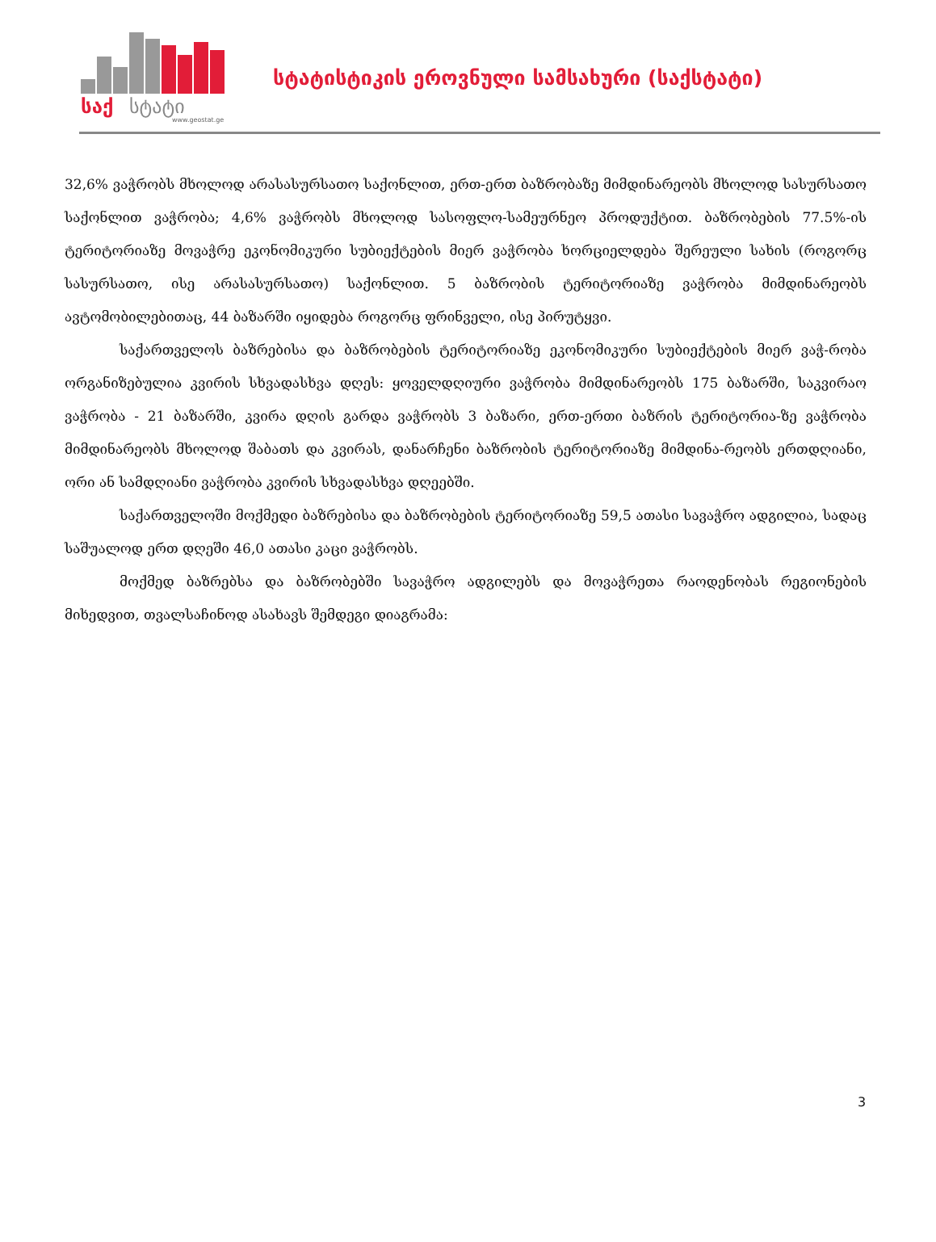საქ
სტატი
www.geostat.ge
სტატისტიკის ეროვნული სამსახური (საქსტატი)
32,6% ვაჭრობს მხოლოდ არასასურსათო საქონლით, ერთ-ერთ ბაზრობაზე მიმდინარეობს მხოლოდ სასურსათო საქონლით ვაჭრობა; 4,6% ვაჭრობს მხოლოდ სასოფლო-სამეურნეო პროდუქტით. ბაზრობების 77.5%-ის ტერიტორიაზე მოვაჭრე ეკონომიკური სუბიექტების მიერ ვაჭრობა ხორციელდება შერეული სახის (როგორც სასურსათო, ისე არასასურსათო) საქონლით. 5 ბაზრობის ტერიტორიაზე ვაჭრობა მიმდინარეობს ავტომობილებითაც, 44 ბაზარში იყიდება როგორც ფრინველი, ისე პირუტყვი.
საქართველოს ბაზრებისა და ბაზრობების ტერიტორიაზე ეკონომიკური სუბიექტების მიერ ვაჭ-რობა ორგანიზებულია კვირის სხვადასხვა დღეს: ყოველდღიური ვაჭრობა მიმდინარეობს 175 ბაზარში, საკვირაო ვაჭრობა - 21 ბაზარში, კვირა დღის გარდა ვაჭრობს 3 ბაზარი, ერთ-ერთი ბაზრის ტერიტორია-ზე ვაჭრობა მიმდინარეობს მხოლოდ შაბათს და კვირას, დანარჩენი ბაზრობის ტერიტორიაზე მიმდინა-რეობს ერთდღიანი, ორი ან სამდღიანი ვაჭრობა კვირის სხვადასხვა დღეებში.
საქართველოში მოქმედი ბაზრებისა და ბაზრობების ტერიტორიაზე 59,5 ათასი სავაჭრო ადგილია, სადაც საშუალოდ ერთ დღეში 46,0 ათასი კაცი ვაჭრობს.
მოქმედ ბაზრებსა და ბაზრობებში სავაჭრო ადგილებს და მოვაჭრეთა რაოდენობას რეგიონების მიხედვით, თვალსაჩინოდ ასახავს შემდეგი დიაგრამა:
3